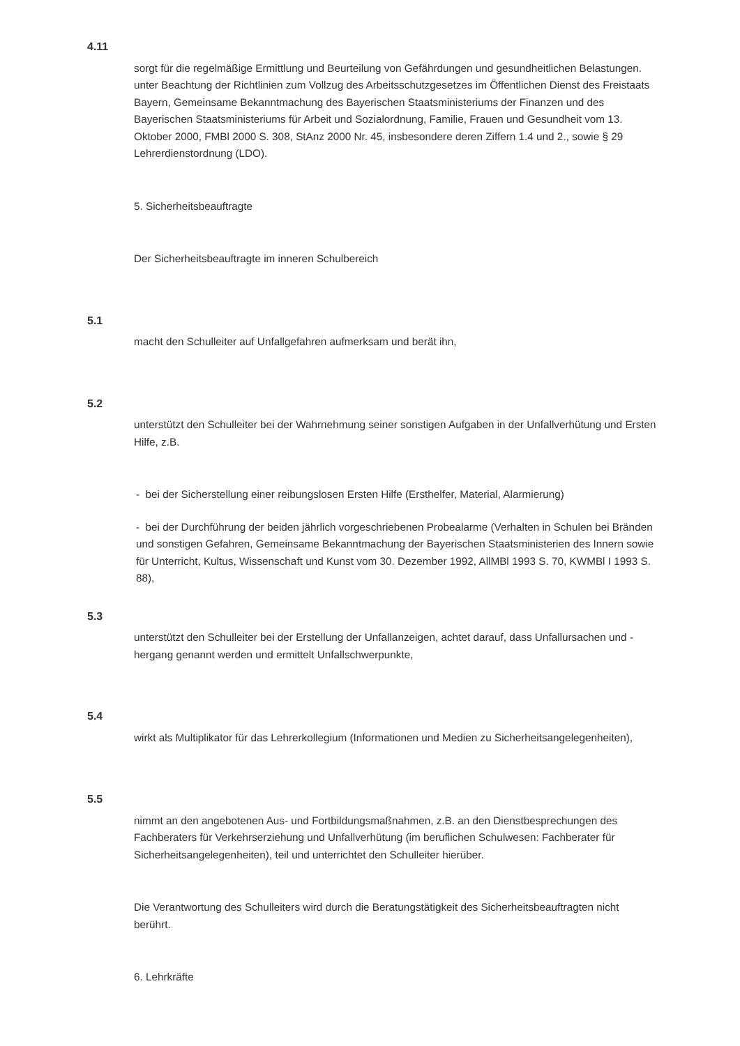4.11
sorgt für die regelmäßige Ermittlung und Beurteilung von Gefährdungen und gesundheitlichen Belastungen. unter Beachtung der Richtlinien zum Vollzug des Arbeitsschutzgesetzes im Öffentlichen Dienst des Freistaats Bayern, Gemeinsame Bekanntmachung des Bayerischen Staatsministeriums der Finanzen und des Bayerischen Staatsministeriums für Arbeit und Sozialordnung, Familie, Frauen und Gesundheit vom 13. Oktober 2000, FMBl 2000 S. 308, StAnz 2000 Nr. 45, insbesondere deren Ziffern 1.4 und 2., sowie § 29 Lehrerdienstordnung (LDO).
5. Sicherheitsbeauftragte
Der Sicherheitsbeauftragte im inneren Schulbereich
5.1
macht den Schulleiter auf Unfallgefahren aufmerksam und berät ihn,
5.2
unterstützt den Schulleiter bei der Wahrnehmung seiner sonstigen Aufgaben in der Unfallverhütung und Ersten Hilfe, z.B.
- bei der Sicherstellung einer reibungslosen Ersten Hilfe (Ersthelfer, Material, Alarmierung)
- bei der Durchführung der beiden jährlich vorgeschriebenen Probealarme (Verhalten in Schulen bei Bränden und sonstigen Gefahren, Gemeinsame Bekanntmachung der Bayerischen Staatsministerien des Innern sowie für Unterricht, Kultus, Wissenschaft und Kunst vom 30. Dezember 1992, AllMBl 1993 S. 70, KWMBl I 1993 S. 88),
5.3
unterstützt den Schulleiter bei der Erstellung der Unfallanzeigen, achtet darauf, dass Unfallursachen und -hergang genannt werden und ermittelt Unfallschwerpunkte,
5.4
wirkt als Multiplikator für das Lehrerkollegium (Informationen und Medien zu Sicherheitsangelegenheiten),
5.5
nimmt an den angebotenen Aus- und Fortbildungsmaßnahmen, z.B. an den Dienstbesprechungen des Fachberaters für Verkehrserziehung und Unfallverhütung (im beruflichen Schulwesen: Fachberater für Sicherheitsangelegenheiten), teil und unterrichtet den Schulleiter hierüber.
Die Verantwortung des Schulleiters wird durch die Beratungstätigkeit des Sicherheitsbeauftragten nicht berührt.
6. Lehrkräfte